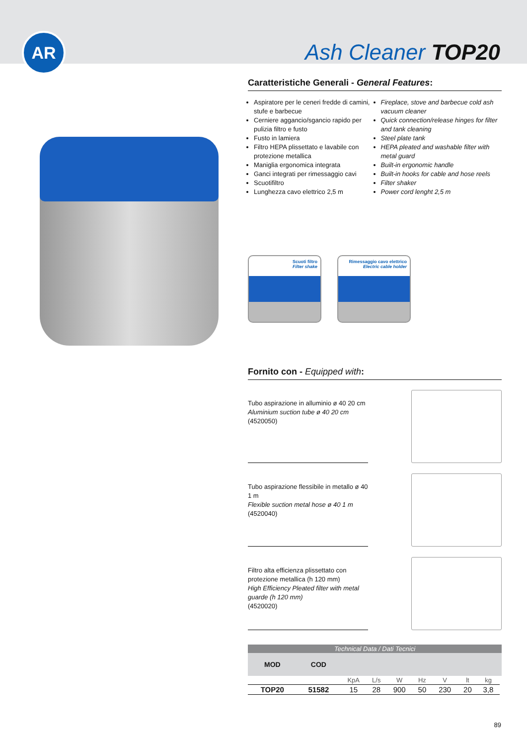AR
Ash Cleaner TOP20
Caratteristiche Generali - General Features:
Aspiratore per le ceneri fredde di camini, stufe e barbecue
Cerniere aggancio/sgancio rapido per pulizia filtro e fusto
Fusto in lamiera
Filtro HEPA plissettato e lavabile con protezione metallica
Maniglia ergonomica integrata
Ganci integrati per rimessaggio cavi
Scuotifiltro
Lunghezza cavo elettrico 2,5 m
Fireplace, stove and barbecue cold ash vacuum cleaner
Quick connection/release hinges for filter and tank cleaning
Steel plate tank
HEPA pleated and washable filter with metal guard
Built-in ergonomic handle
Built-in hooks for cable and hose reels
Filter shaker
Power cord lenght 2,5 m
Scuoti filtro
Filter shake
Rimessaggio cavo elettrico
Electric cable holder
Fornito con - Equipped with:
Tubo aspirazione in alluminio ø 40 20 cm
Aluminium suction tube ø 40 20 cm
(4520050)
Tubo aspirazione flessibile in metallo ø 40 1 m
Flexible suction metal hose ø 40 1 m
(4520040)
Filtro alta efficienza plissettato con protezione metallica (h 120 mm)
High Efficiency Pleated filter with metal guarde (h 120 mm)
(4520020)
| Technical Data / Dati Tecnici | | | | | | | | | |
| --- | --- | --- | --- | --- | --- | --- | --- | --- | --- |
| MOD | COD | | | | | | | | |
| | | KpA | L/s | W | Hz | V | lt | kg | |
| TOP20 | 51582 | 15 | 28 | 900 | 50 | 230 | 20 | 3,8 | |
89